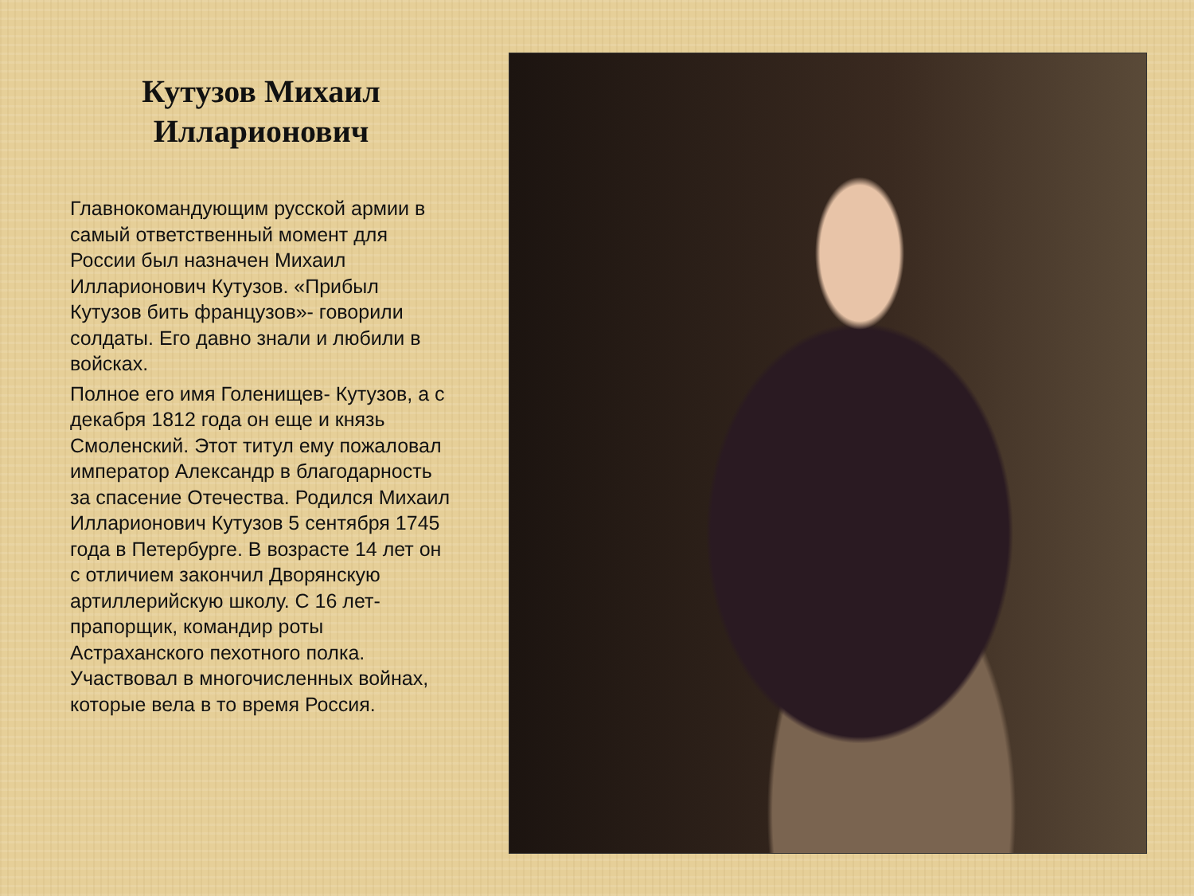Кутузов Михаил Илларионович
Главнокомандующим русской армии в самый ответственный момент для России был назначен Михаил Илларионович Кутузов. «Прибыл Кутузов бить французов»- говорили солдаты. Его давно знали и любили в войсках.
Полное его имя Голенищев- Кутузов, а с декабря 1812 года он еще и князь Смоленский. Этот титул ему пожаловал император Александр в благодарность за спасение Отечества. Родился Михаил Илларионович Кутузов 5 сентября 1745 года в Петербурге. В возрасте 14 лет он с отличием закончил Дворянскую артиллерийскую школу. С 16 лет- прапорщик, командир роты Астраханского пехотного полка. Участвовал в многочисленных войнах, которые вела в то время Россия.